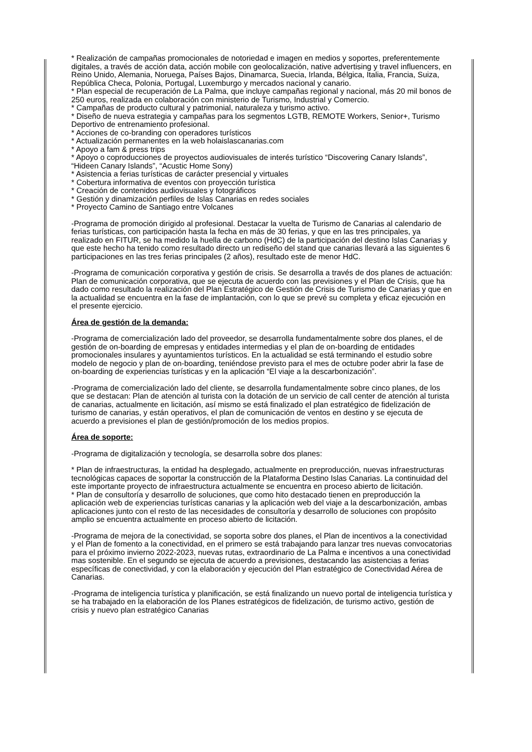* Realización de campañas promocionales de notoriedad e imagen en medios y soportes, preferentemente digitales, a través de acción data, acción mobile con geolocalización, native advertising y travel influencers, en Reino Unido, Alemania, Noruega, Países Bajos, Dinamarca, Suecia, Irlanda, Bélgica, Italia, Francia, Suiza, República Checa, Polonia, Portugal, Luxemburgo y mercados nacional y canario.
* Plan especial de recuperación de La Palma, que incluye campañas regional y nacional, más 20 mil bonos de 250 euros, realizada en colaboración con ministerio de Turismo, Industrial y Comercio.
* Campañas de producto cultural y patrimonial, naturaleza y turismo activo.
* Diseño de nueva estrategia y campañas para los segmentos LGTB, REMOTE Workers, Senior+, Turismo Deportivo de entrenamiento profesional.
* Acciones de co-branding con operadores turísticos
* Actualización permanentes en la web holaislascanarias.com
* Apoyo a fam & press trips
* Apoyo o coproducciones de proyectos audiovisuales de interés turístico “Discovering Canary Islands”, “Hideen Canary Islands”, “Acustic Home Sony)
* Asistencia a ferias turísticas de carácter presencial y virtuales
* Cobertura informativa de eventos con proyección turística
* Creación de contenidos audiovisuales y fotográficos
* Gestión y dinamización perfiles de Islas Canarias en redes sociales
* Proyecto Camino de Santiago entre Volcanes
-Programa de promoción dirigido al profesional. Destacar la vuelta de Turismo de Canarias al calendario de ferias turísticas, con participación hasta la fecha en más de 30 ferias, y que en las tres principales, ya realizado en FITUR, se ha medido la huella de carbono (HdC) de la participación del destino Islas Canarias y que este hecho ha tenido como resultado directo un rediseño del stand que canarias llevará a las siguientes 6 participaciones en las tres ferias principales (2 años), resultado este de menor HdC.
-Programa de comunicación corporativa y gestión de crisis. Se desarrolla a través de dos planes de actuación: Plan de comunicación corporativa, que se ejecuta de acuerdo con las previsiones y el Plan de Crisis, que ha dado como resultado la realización del Plan Estratégico de Gestión de Crisis de Turismo de Canarias y que en la actualidad se encuentra en la fase de implantación, con lo que se prevé su completa y eficaz ejecución en el presente ejercicio.
Área de gestión de la demanda:
-Programa de comercialización lado del proveedor, se desarrolla fundamentalmente sobre dos planes, el de gestión de on-boarding de empresas y entidades intermedias y el plan de on-boarding de entidades promocionales insulares y ayuntamientos turísticos. En la actualidad se está terminando el estudio sobre modelo de negocio y plan de on-boarding, teniéndose previsto para el mes de octubre poder abrir la fase de on-boarding de experiencias turísticas y en la aplicación “El viaje a la descarbonización”.
-Programa de comercialización lado del cliente, se desarrolla fundamentalmente sobre cinco planes, de los que se destacan: Plan de atención al turista con la dotación de un servicio de call center de atención al turista de canarias, actualmente en licitación, así mismo se está finalizado el plan estratégico de fidelización de turismo de canarias, y están operativos, el plan de comunicación de ventos en destino y se ejecuta de acuerdo a previsiones el plan de gestión/promoción de los medios propios.
Área de soporte:
-Programa de digitalización y tecnología, se desarrolla sobre dos planes:
* Plan de infraestructuras, la entidad ha desplegado, actualmente en preproducción, nuevas infraestructuras tecnológicas capaces de soportar la construcción de la Plataforma Destino Islas Canarias. La continuidad del este importante proyecto de infraestructura actualmente se encuentra en proceso abierto de licitación.
* Plan de consultoría y desarrollo de soluciones, que como hito destacado tienen en preproducción la aplicación web de experiencias turísticas canarias y la aplicación web del viaje a la descarbonización, ambas aplicaciones junto con el resto de las necesidades de consultoría y desarrollo de soluciones con propósito amplio se encuentra actualmente en proceso abierto de licitación.
-Programa de mejora de la conectividad, se soporta sobre dos planes, el Plan de incentivos a la conectividad y el Plan de fomento a la conectividad, en el primero se está trabajando para lanzar tres nuevas convocatorias para el próximo invierno 2022-2023, nuevas rutas, extraordinario de La Palma e incentivos a una conectividad mas sostenible. En el segundo se ejecuta de acuerdo a previsiones, destacando las asistencias a ferias específicas de conectividad, y con la elaboración y ejecución del Plan estratégico de Conectividad Aérea de Canarias.
-Programa de inteligencia turística y planificación, se está finalizando un nuevo portal de inteligencia turística y se ha trabajado en la elaboración de los Planes estratégicos de fidelización, de turismo activo, gestión de crisis y nuevo plan estratégico Canarias